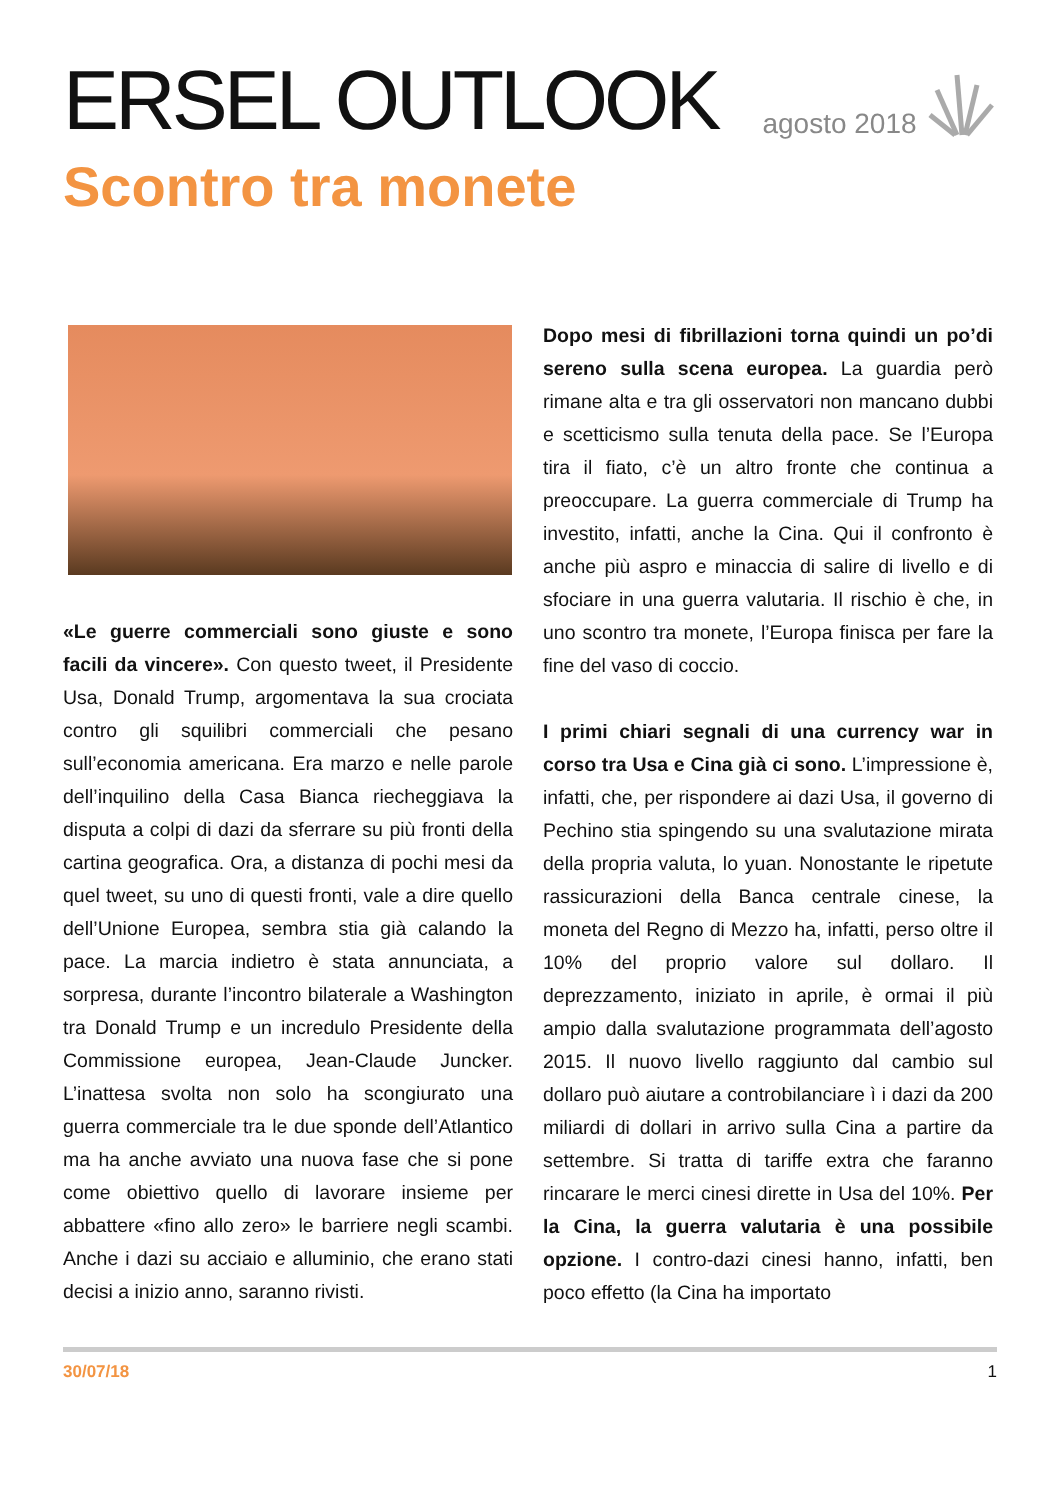ERSEL OUTLOOK
agosto 2018
Scontro tra monete
«Le guerre commerciali sono giuste e sono facili da vincere». Con questo tweet, il Presidente Usa, Donald Trump, argomentava la sua crociata contro gli squilibri commerciali che pesano sull’economia americana. Era marzo e nelle parole dell’inquilino della Casa Bianca riecheggiava la disputa a colpi di dazi da sferrare su più fronti della cartina geografica. Ora, a distanza di pochi mesi da quel tweet, su uno di questi fronti, vale a dire quello dell’Unione Europea, sembra stia già calando la pace. La marcia indietro è stata annunciata, a sorpresa, durante l’incontro bilaterale a Washington tra Donald Trump e un incredulo Presidente della Commissione europea, Jean-Claude Juncker. L’inattesa svolta non solo ha scongiurato una guerra commerciale tra le due sponde dell’Atlantico ma ha anche avviato una nuova fase che si pone come obiettivo quello di lavorare insieme per abbattere «fino allo zero» le barriere negli scambi. Anche i dazi su acciaio e alluminio, che erano stati decisi a inizio anno, saranno rivisti.
Dopo mesi di fibrillazioni torna quindi un po’di sereno sulla scena europea. La guardia però rimane alta e tra gli osservatori non mancano dubbi e scetticismo sulla tenuta della pace. Se l’Europa tira il fiato, c’è un altro fronte che continua a preoccupare. La guerra commerciale di Trump ha investito, infatti, anche la Cina. Qui il confronto è anche più aspro e minaccia di salire di livello e di sfociare in una guerra valutaria. Il rischio è che, in uno scontro tra monete, l’Europa finisca per fare la fine del vaso di coccio.
I primi chiari segnali di una currency war in corso tra Usa e Cina già ci sono. L’impressione è, infatti, che, per rispondere ai dazi Usa, il governo di Pechino stia spingendo su una svalutazione mirata della propria valuta, lo yuan. Nonostante le ripetute rassicurazioni della Banca centrale cinese, la moneta del Regno di Mezzo ha, infatti, perso oltre il 10% del proprio valore sul dollaro. Il deprezzamento, iniziato in aprile, è ormai il più ampio dalla svalutazione programmata dell’agosto 2015. Il nuovo livello raggiunto dal cambio sul dollaro può aiutare a controbilanciare ì i dazi da 200 miliardi di dollari in arrivo sulla Cina a partire da settembre. Si tratta di tariffe extra che faranno rincarare le merci cinesi dirette in Usa del 10%. Per la Cina, la guerra valutaria è una possibile opzione. I contro-dazi cinesi hanno, infatti, ben poco effetto (la Cina ha importato
30/07/18 1